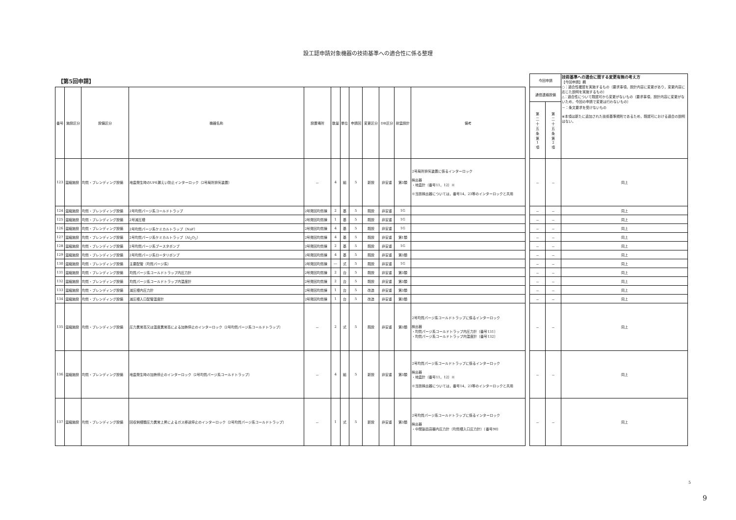設工認申請対象機器の技術基準への適合性に係る整理
【第5回申請】
| 番号 | 施設区分 | 設備区分 | 機器名称 | 設置場所 | 数量 | 単位 | 申請回 | 変更区分 | DB区分 | 耐震設計 | 備考 |
| --- | --- | --- | --- | --- | --- | --- | --- | --- | --- | --- | --- |
| 123 | 濃縮施設 | 均質・ブレンディング設備 | 地震発生時のUF6漏えい防止インターロック（2号局所排気装置） | － | 4 | 組 | 5 | 新設 | 非安重 | 第3類 | 2号局所排気装置に係るインターロック 検出器 ・地震計（番号11，12）※ ※当該検出器については，番号14，23等のインターロックと共用 |
| 124 | 濃縮施設 | 均質・ブレンディング設備 | 2号均質パージ系コールドトラップ | 2号発回均質棟 | 2 | 基 | 5 | 既設 | 非安重 | 1G | |
| 125 | 濃縮施設 | 均質・ブレンディング設備 | 2号減圧槽 | 2号発回均質棟 | 1 | 基 | 5 | 既設 | 非安重 | 1G | |
| 126 | 濃縮施設 | 均質・ブレンディング設備 | 2号均質パージ系ケミカルトラップ（NaF） | 2号発回均質棟 | 4 | 基 | 5 | 既設 | 非安重 | 1G | |
| 127 | 濃縮施設 | 均質・ブレンディング設備 | 2号均質パージ系ケミカルトラップ（Al<sub>2</sub>O<sub>3</sub>） | 2号発回均質棟 | 4 | 基 | 5 | 既設 | 非安重 | 第1類 | |
| 128 | 濃縮施設 | 均質・ブレンディング設備 | 2号均質パージ系ブースタポンプ | 2号発回均質棟 | 2 | 基 | 5 | 既設 | 非安重 | 1G | |
| 129 | 濃縮施設 | 均質・ブレンディング設備 | 2号均質パージ系ロータリポンプ | 2号発回均質棟 | 4 | 基 | 5 | 既設 | 非安重 | 第3類 | |
| 130 | 濃縮施設 | 均質・ブレンディング設備 | 主要配管（均質パージ系） | 2号発回均質棟 | ― | 式 | 5 | 既設 | 非安重 | 1G | |
| 131 | 濃縮施設 | 均質・ブレンディング設備 | 均質パージ系コールドトラップ内圧力計 | 2号発回均質棟 | 2 | 台 | 5 | 既設 | 非安重 | 第3類 | |
| 132 | 濃縮施設 | 均質・ブレンディング設備 | 均質パージ系コールドトラップ内温度計 | 2号発回均質棟 | 2 | 台 | 5 | 既設 | 非安重 | 第3類 | |
| 133 | 濃縮施設 | 均質・ブレンディング設備 | 減圧槽内圧力計 | 2号発回均質棟 | 1 | 台 | 5 | 改造 | 非安重 | 第3類 | |
| 134 | 濃縮施設 | 均質・ブレンディング設備 | 減圧槽入口配管温度計 | 2号発回均質棟 | 1 | 台 | 5 | 改造 | 非安重 | 第3類 | |
| 135 | 濃縮施設 | 均質・ブレンディング設備 | 圧力異常高又は温度異常高による加熱停止のインターロック（2号均質パージ系コールドトラップ） | － | 2 | 式 | 5 | 既設 | 非安重 | 第3類 | 2号均質パージ系コールドトラップに係るインターロック 検出器 ・均質パージ系コールドトラップ内圧力計（番号131） ・均質パージ系コールドトラップ内温度計（番号132） |
| 136 | 濃縮施設 | 均質・ブレンディング設備 | 地震発生時の加熱停止のインターロック（2号均質パージ系コールドトラップ） | － | 4 | 組 | 5 | 新設 | 非安重 | 第3類 | 2号均質パージ系コールドトラップに係るインターロック 検出器 ・地震計（番号11，12）※ ※当該検出器については，番号14，23等のインターロックと共用 |
| 137 | 濃縮施設 | 均質・ブレンディング設備 | 回収側槽類圧力異常上昇によるガス移送停止のインターロック（2号均質パージ系コールドトラップ） | － | 1 | 式 | 5 | 新設 | 非安重 | 第3類 | 2号均質パージ系コールドトラップに係るインターロック 検出器 ・中間製品容器内圧力計（均質槽入口圧力計）（番号90） |
| 今回申請 | | 技術基準への適合に関する変更有無の考え方 【今回申請】欄 ○：適合性確認を実施するもの（要求事項，設計内容に変更があり，変更内容に応じた説明を実施するもの） △：適合性について既認可から変更がないもの（要求事項，設計内容に変更がないため，今回の申請で変更は行わないもの） －：条文要求を受けないもの ※本項は新たに追加された技術基準規則であるため，既認可における適合の説明はない。 |
| 通信連絡設備 | | |
| 第 二 十 五 条 第 1 項 | 第 二 十 五 条 第 2 項 | |
| － | － | 同上 |
| － | － | 同上 |
| － | － | 同上 |
| － | － | 同上 |
| － | － | 同上 |
| － | － | 同上 |
| － | － | 同上 |
| － | － | 同上 |
| － | － | 同上 |
| － | － | 同上 |
| － | － | 同上 |
| － | － | 同上 |
| － | － | 同上 |
| － | － | 同上 |
| － | － | 同上 |
5
9